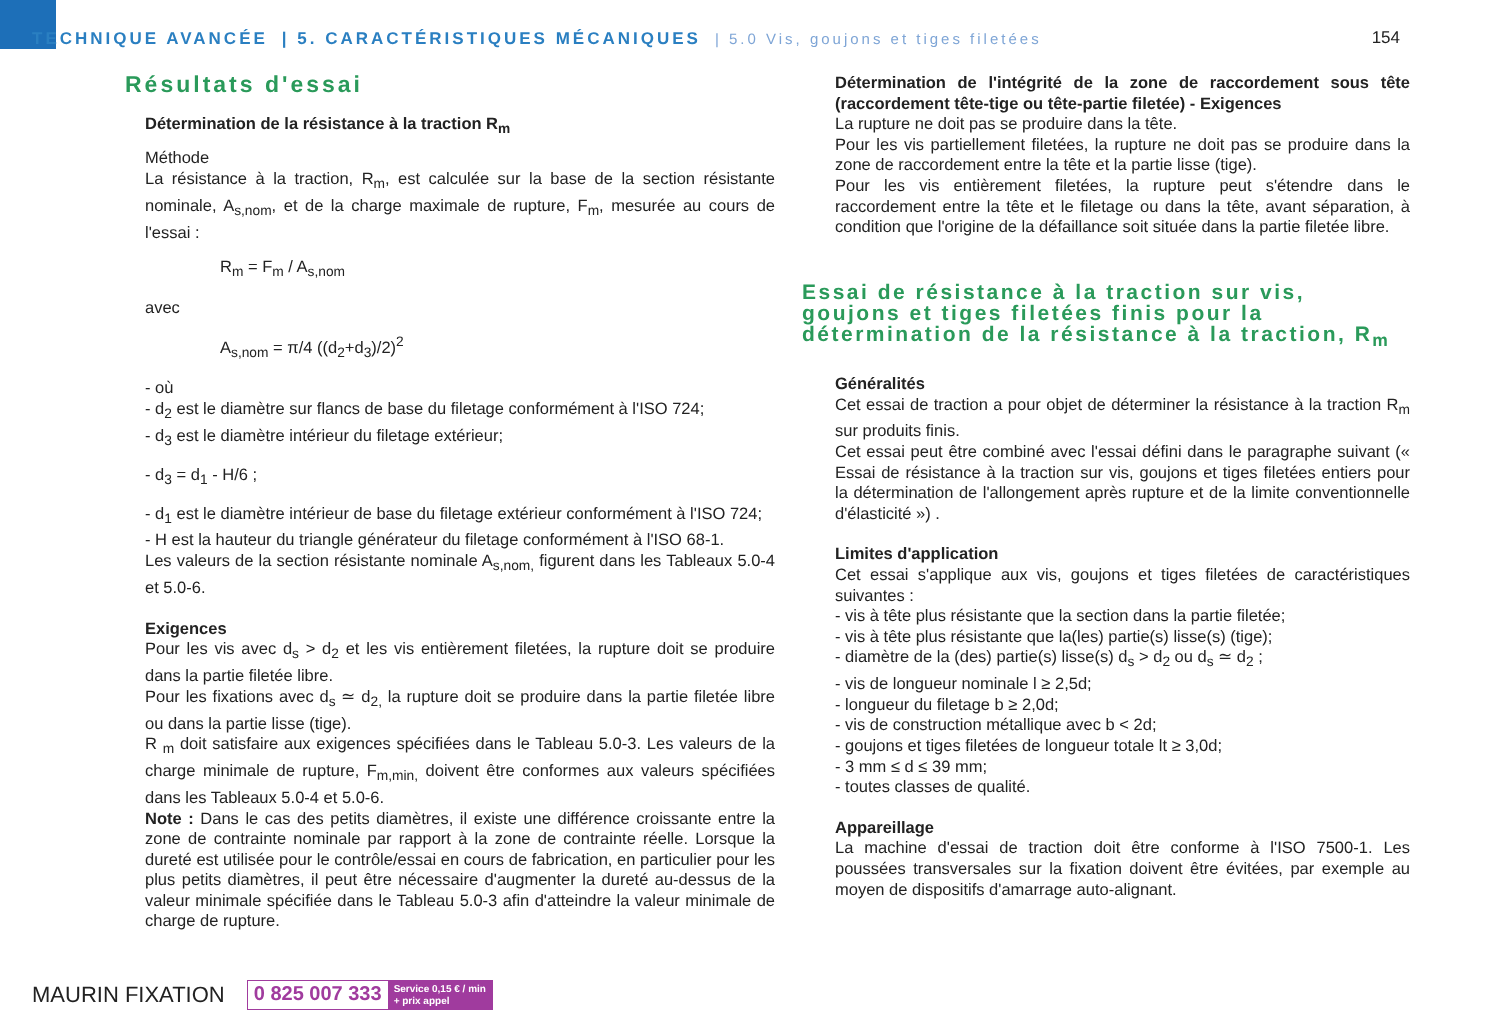TECHNIQUE AVANCÉE | 5. CARACTÉRISTIQUES MÉCANIQUES | 5.0 Vis, goujons et tiges filetées
154
Résultats d'essai
Détermination de la résistance à la traction R<sub>m</sub>
Méthode
La résistance à la traction, R<sub>m</sub>, est calculée sur la base de la section résistante nominale, A<sub>s,nom</sub>, et de la charge maximale de rupture, F<sub>m</sub>, mesurée au cours de l'essai :
R<sub>m</sub> = F<sub>m</sub> / A<sub>s,nom</sub>
avec
A<sub>s,nom</sub> = π/4 ((d<sub>2</sub>+d<sub>3</sub>)/2)<sup>2</sup>
- où
- d<sub>2</sub> est le diamètre sur flancs de base du filetage conformément à l'ISO 724;
- d<sub>3</sub> est le diamètre intérieur du filetage extérieur;
- d<sub>3</sub> = d<sub>1</sub> - H/6 ;
- d<sub>1</sub> est le diamètre intérieur de base du filetage extérieur conformément à l'ISO 724;
- H est la hauteur du triangle générateur du filetage conformément à l'ISO 68-1.
Les valeurs de la section résistante nominale A<sub>s,nom,</sub> figurent dans les Tableaux 5.0-4 et 5.0-6.
Exigences
Pour les vis avec d<sub>s</sub> > d<sub>2</sub> et les vis entièrement filetées, la rupture doit se produire dans la partie filetée libre.
Pour les fixations avec d<sub>s</sub> ≃ d<sub>2,</sub> la rupture doit se produire dans la partie filetée libre ou dans la partie lisse (tige).
R <sub>m</sub> doit satisfaire aux exigences spécifiées dans le Tableau 5.0-3. Les valeurs de la charge minimale de rupture, F<sub>m,min,</sub> doivent être conformes aux valeurs spécifiées dans les Tableaux 5.0-4 et 5.0-6.
Note : Dans le cas des petits diamètres, il existe une différence croissante entre la zone de contrainte nominale par rapport à la zone de contrainte réelle. Lorsque la dureté est utilisée pour le contrôle/essai en cours de fabrication, en particulier pour les plus petits diamètres, il peut être nécessaire d'augmenter la dureté au-dessus de la valeur minimale spécifiée dans le Tableau 5.0-3 afin d'atteindre la valeur minimale de charge de rupture.
Détermination de l'intégrité de la zone de raccordement sous tête (raccordement tête-tige ou tête-partie filetée) - Exigences
La rupture ne doit pas se produire dans la tête.
Pour les vis partiellement filetées, la rupture ne doit pas se produire dans la zone de raccordement entre la tête et la partie lisse (tige).
Pour les vis entièrement filetées, la rupture peut s'étendre dans le raccordement entre la tête et le filetage ou dans la tête, avant séparation, à condition que l'origine de la défaillance soit située dans la partie filetée libre.
Essai de résistance à la traction sur vis, goujons et tiges filetées finis pour la détermination de la résistance à la traction, R<sub>m</sub>
Généralités
Cet essai de traction a pour objet de déterminer la résistance à la traction R<sub>m</sub> sur produits finis.
Cet essai peut être combiné avec l'essai défini dans le paragraphe suivant (« Essai de résistance à la traction sur vis, goujons et tiges filetées entiers pour la détermination de l'allongement après rupture et de la limite conventionnelle d'élasticité ») .
Limites d'application
Cet essai s'applique aux vis, goujons et tiges filetées de caractéristiques suivantes :
- vis à tête plus résistante que la section dans la partie filetée;
- vis à tête plus résistante que la(les) partie(s) lisse(s) (tige);
- diamètre de la (des) partie(s) lisse(s) d<sub>s</sub> > d<sub>2</sub> ou d<sub>s</sub> ≃ d<sub>2</sub> ;
- vis de longueur nominale l ≥ 2,5d;
- longueur du filetage b ≥ 2,0d;
- vis de construction métallique avec b < 2d;
- goujons et tiges filetées de longueur totale lt ≥ 3,0d;
- 3 mm ≤ d ≤ 39 mm;
- toutes classes de qualité.
Appareillage
La machine d'essai de traction doit être conforme à l'ISO 7500-1. Les poussées transversales sur la fixation doivent être évitées, par exemple au moyen de dispositifs d'amarrage auto-alignant.
MAURIN FIXATION
0 825 007 333 Service 0,15 € / min
+ prix appel